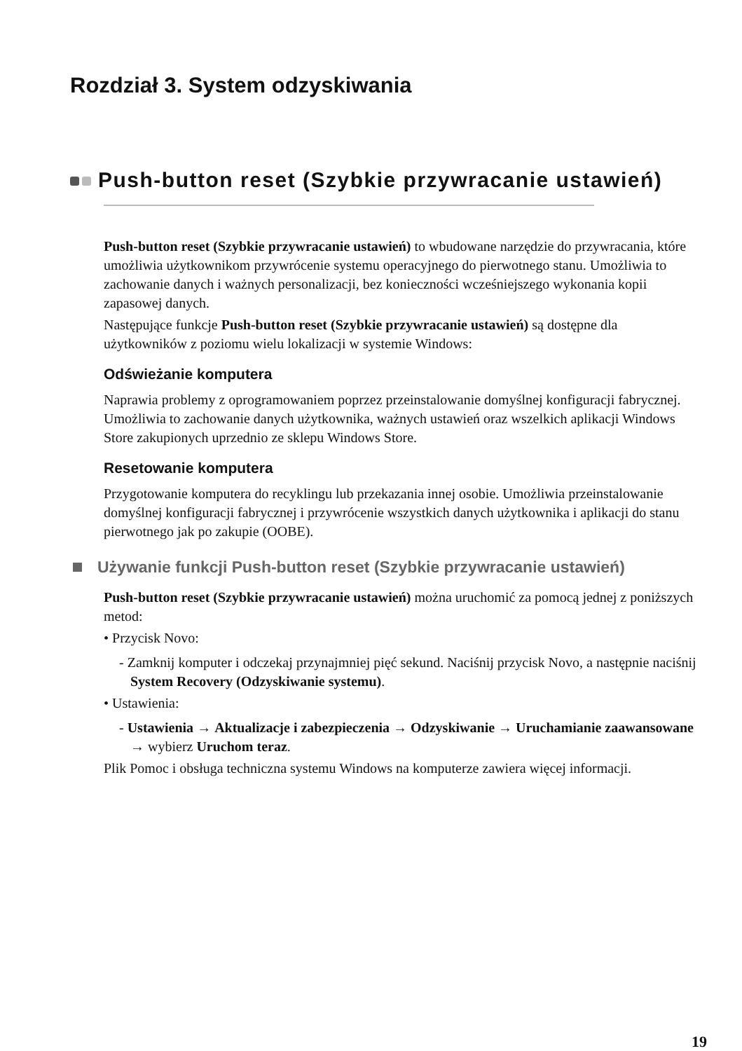Rozdział 3. System odzyskiwania
Push-button reset (Szybkie przywracanie ustawień)
Push-button reset (Szybkie przywracanie ustawień) to wbudowane narzędzie do przywracania, które umożliwia użytkownikom przywrócenie systemu operacyjnego do pierwotnego stanu. Umożliwia to zachowanie danych i ważnych personalizacji, bez konieczności wcześniejszego wykonania kopii zapasowej danych.
Następujące funkcje Push-button reset (Szybkie przywracanie ustawień) są dostępne dla użytkowników z poziomu wielu lokalizacji w systemie Windows:
Odświeżanie komputera
Naprawia problemy z oprogramowaniem poprzez przeinstalowanie domyślnej konfiguracji fabrycznej. Umożliwia to zachowanie danych użytkownika, ważnych ustawień oraz wszelkich aplikacji Windows Store zakupionych uprzednio ze sklepu Windows Store.
Resetowanie komputera
Przygotowanie komputera do recyklingu lub przekazania innej osobie. Umożliwia przeinstalowanie domyślnej konfiguracji fabrycznej i przywrócenie wszystkich danych użytkownika i aplikacji do stanu pierwotnego jak po zakupie (OOBE).
Używanie funkcji Push-button reset (Szybkie przywracanie ustawień)
Push-button reset (Szybkie przywracanie ustawień) można uruchomić za pomocą jednej z poniższych metod:
• Przycisk Novo:
- Zamknij komputer i odczekaj przynajmniej pięć sekund. Naciśnij przycisk Novo, a następnie naciśnij System Recovery (Odzyskiwanie systemu).
• Ustawienia:
- Ustawienia → Aktualizacje i zabezpieczenia → Odzyskiwanie → Uruchamianie zaawansowane → wybierz Uruchom teraz.
Plik Pomoc i obsługa techniczna systemu Windows na komputerze zawiera więcej informacji.
19